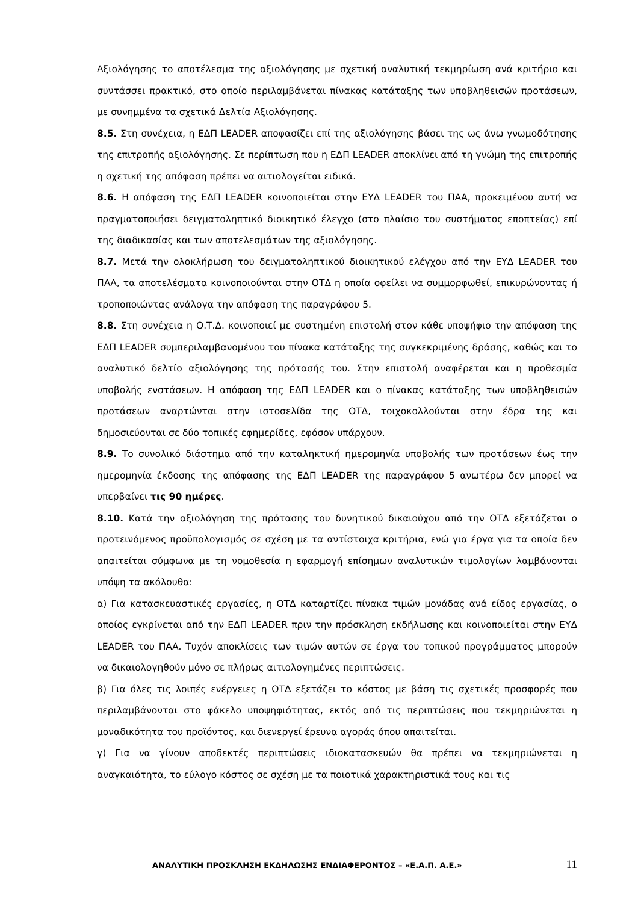Αξιολόγησης το αποτέλεσμα της αξιολόγησης με σχετική αναλυτική τεκμηρίωση ανά κριτήριο και συντάσσει πρακτικό, στο οποίο περιλαμβάνεται πίνακας κατάταξης των υποβληθεισών προτάσεων, με συνημμένα τα σχετικά Δελτία Αξιολόγησης.
8.5. Στη συνέχεια, η ΕΔΠ LEADER αποφασίζει επί της αξιολόγησης βάσει της ως άνω γνωμοδότησης της επιτροπής αξιολόγησης. Σε περίπτωση που η ΕΔΠ LEADER αποκλίνει από τη γνώμη της επιτροπής η σχετική της απόφαση πρέπει να αιτιολογείται ειδικά.
8.6. Η απόφαση της ΕΔΠ LEADER κοινοποιείται στην ΕΥΔ LEADER του ΠΑΑ, προκειμένου αυτή να πραγματοποιήσει δειγματοληπτικό διοικητικό έλεγχο (στο πλαίσιο του συστήματος εποπτείας) επί της διαδικασίας και των αποτελεσμάτων της αξιολόγησης.
8.7. Μετά την ολοκλήρωση του δειγματοληπτικού διοικητικού ελέγχου από την ΕΥΔ LEADER του ΠΑΑ, τα αποτελέσματα κοινοποιούνται στην ΟΤΔ η οποία οφείλει να συμμορφωθεί, επικυρώνοντας ή τροποποιώντας ανάλογα την απόφαση της παραγράφου 5.
8.8. Στη συνέχεια η Ο.Τ.Δ. κοινοποιεί με συστημένη επιστολή στον κάθε υποψήφιο την απόφαση της ΕΔΠ LEADER συμπεριλαμβανομένου του πίνακα κατάταξης της συγκεκριμένης δράσης, καθώς και το αναλυτικό δελτίο αξιολόγησης της πρότασής του. Στην επιστολή αναφέρεται και η προθεσμία υποβολής ενστάσεων. Η απόφαση της ΕΔΠ LEADER και ο πίνακας κατάταξης των υποβληθεισών προτάσεων αναρτώνται στην ιστοσελίδα της ΟΤΔ, τοιχοκολλούνται στην έδρα της και δημοσιεύονται σε δύο τοπικές εφημερίδες, εφόσον υπάρχουν.
8.9. Το συνολικό διάστημα από την καταληκτική ημερομηνία υποβολής των προτάσεων έως την ημερομηνία έκδοσης της απόφασης της ΕΔΠ LEADER της παραγράφου 5 ανωτέρω δεν μπορεί να υπερβαίνει τις 90 ημέρες.
8.10. Κατά την αξιολόγηση της πρότασης του δυνητικού δικαιούχου από την ΟΤΔ εξετάζεται ο προτεινόμενος προϋπολογισμός σε σχέση με τα αντίστοιχα κριτήρια, ενώ για έργα για τα οποία δεν απαιτείται σύμφωνα με τη νομοθεσία η εφαρμογή επίσημων αναλυτικών τιμολογίων λαμβάνονται υπόψη τα ακόλουθα:
α) Για κατασκευαστικές εργασίες, η ΟΤΔ καταρτίζει πίνακα τιμών μονάδας ανά είδος εργασίας, ο οποίος εγκρίνεται από την ΕΔΠ LEADER πριν την πρόσκληση εκδήλωσης και κοινοποιείται στην ΕΥΔ LEADER του ΠΑΑ. Τυχόν αποκλίσεις των τιμών αυτών σε έργα του τοπικού προγράμματος μπορούν να δικαιολογηθούν μόνο σε πλήρως αιτιολογημένες περιπτώσεις.
β) Για όλες τις λοιπές ενέργειες η ΟΤΔ εξετάζει το κόστος με βάση τις σχετικές προσφορές που περιλαμβάνονται στο φάκελο υποψηφιότητας, εκτός από τις περιπτώσεις που τεκμηριώνεται η μοναδικότητα του προϊόντος, και διενεργεί έρευνα αγοράς όπου απαιτείται.
γ) Για να γίνουν αποδεκτές περιπτώσεις ιδιοκατασκευών θα πρέπει να τεκμηριώνεται η αναγκαιότητα, το εύλογο κόστος σε σχέση με τα ποιοτικά χαρακτηριστικά τους και τις
ΑΝΑΛΥΤΙΚΗ ΠΡΟΣΚΛΗΣΗ ΕΚΔΗΛΩΣΗΣ ΕΝΔΙΑΦΕΡΟΝΤΟΣ – «Ε.Α.Π. Α.Ε.» 11